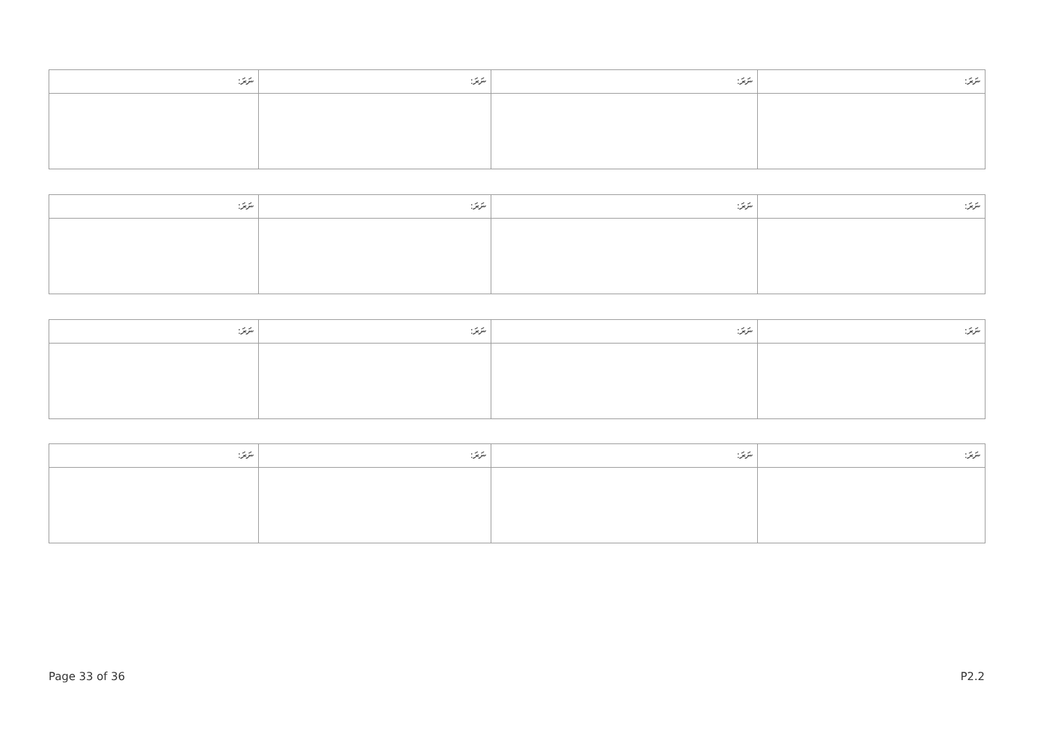| ނަރަ: | ނަރަ: | ނަރަ: | ނަރަ: |
| ނަރަ: | ނަރަ: | ނަރަ: | ނަރަ: |
| ނަރަ: | ނަރަ: | ނަރަ: | ނަރަ: |
| ނަރަ: | ނަރަ: | ނަރަ: | ނަރަ: |
Page 33 of 36 P2.2